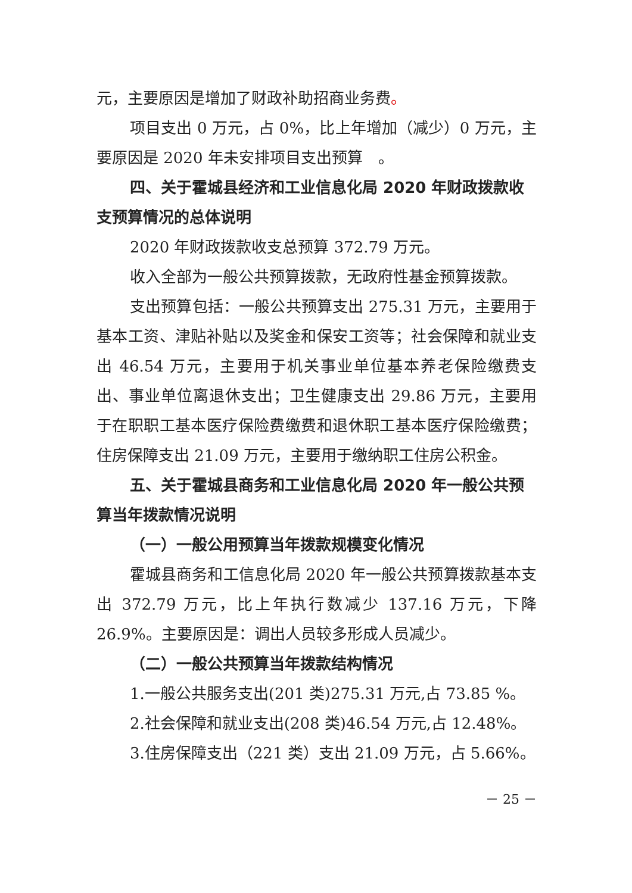元，主要原因是增加了财政补助招商业务费。
项目支出 0 万元，占 0%，比上年增加（减少）0 万元，主要原因是 2020 年未安排项目支出预算　。
四、关于霍城县经济和工业信息化局 2020 年财政拨款收支预算情况的总体说明
2020 年财政拨款收支总预算 372.79 万元。
收入全部为一般公共预算拨款，无政府性基金预算拨款。
支出预算包括：一般公共预算支出 275.31 万元，主要用于基本工资、津贴补贴以及奖金和保安工资等；社会保障和就业支出 46.54 万元，主要用于机关事业单位基本养老保险缴费支出、事业单位离退休支出；卫生健康支出 29.86 万元，主要用于在职职工基本医疗保险费缴费和退休职工基本医疗保险缴费；住房保障支出 21.09 万元，主要用于缴纳职工住房公积金。
五、关于霍城县商务和工业信息化局 2020 年一般公共预算当年拨款情况说明
（一）一般公用预算当年拨款规模变化情况
霍城县商务和工信息化局 2020 年一般公共预算拨款基本支出 372.79 万元，比上年执行数减少 137.16 万元，下降 26.9%。主要原因是：调出人员较多形成人员减少。
（二）一般公共预算当年拨款结构情况
1.一般公共服务支出(201 类)275.31 万元,占 73.85 %。
2.社会保障和就业支出(208 类)46.54 万元,占 12.48%。
3.住房保障支出（221 类）支出 21.09 万元，占 5.66%。
－ 25 －